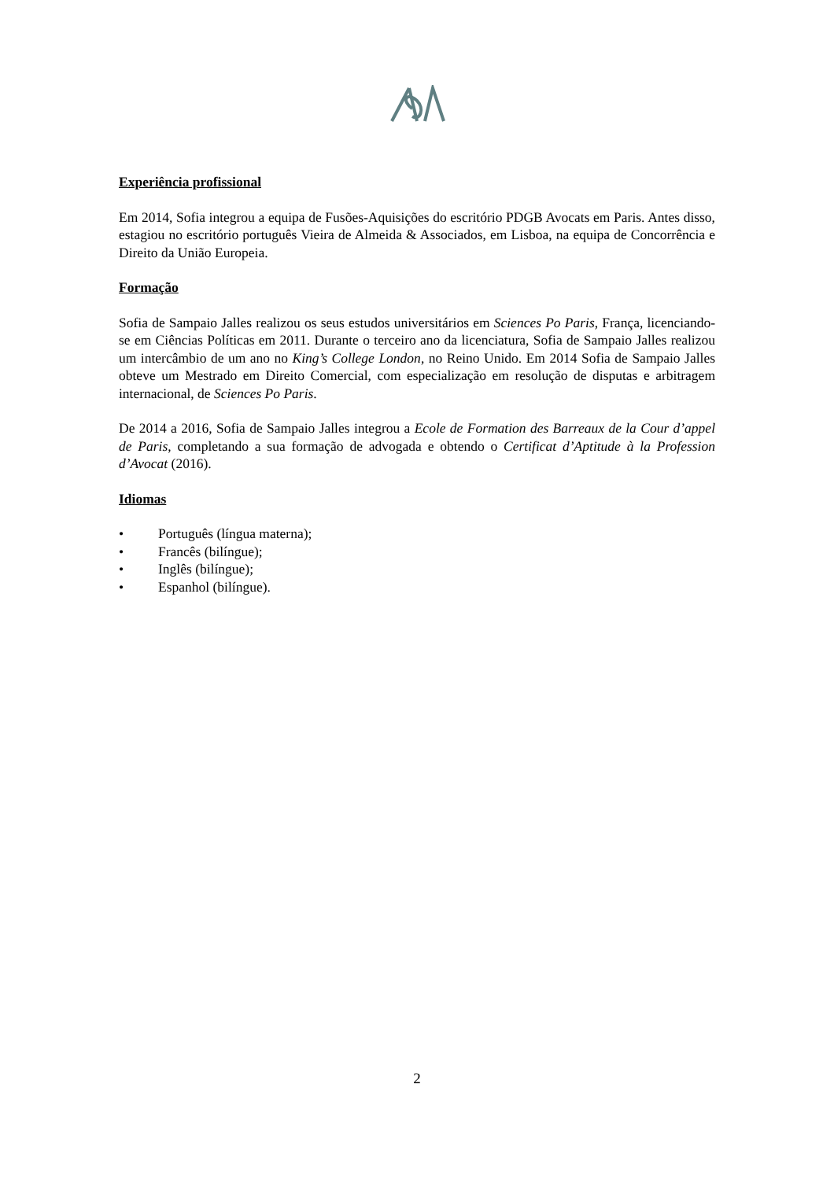Experiência profissional
Em 2014, Sofia integrou a equipa de Fusões-Aquisições do escritório PDGB Avocats em Paris. Antes disso, estagiou no escritório português Vieira de Almeida & Associados, em Lisboa, na equipa de Concorrência e Direito da União Europeia.
Formação
Sofia de Sampaio Jalles realizou os seus estudos universitários em Sciences Po Paris, França, licenciando-se em Ciências Políticas em 2011. Durante o terceiro ano da licenciatura, Sofia de Sampaio Jalles realizou um intercâmbio de um ano no King’s College London, no Reino Unido. Em 2014 Sofia de Sampaio Jalles obteve um Mestrado em Direito Comercial, com especialização em resolução de disputas e arbitragem internacional, de Sciences Po Paris.
De 2014 a 2016, Sofia de Sampaio Jalles integrou a Ecole de Formation des Barreaux de la Cour d’appel de Paris, completando a sua formação de advogada e obtendo o Certificat d’Aptitude à la Profession d’Avocat (2016).
Idiomas
• Português (língua materna);
• Francês (bilíngue);
• Inglês (bilíngue);
• Espanhol (bilíngue).
2